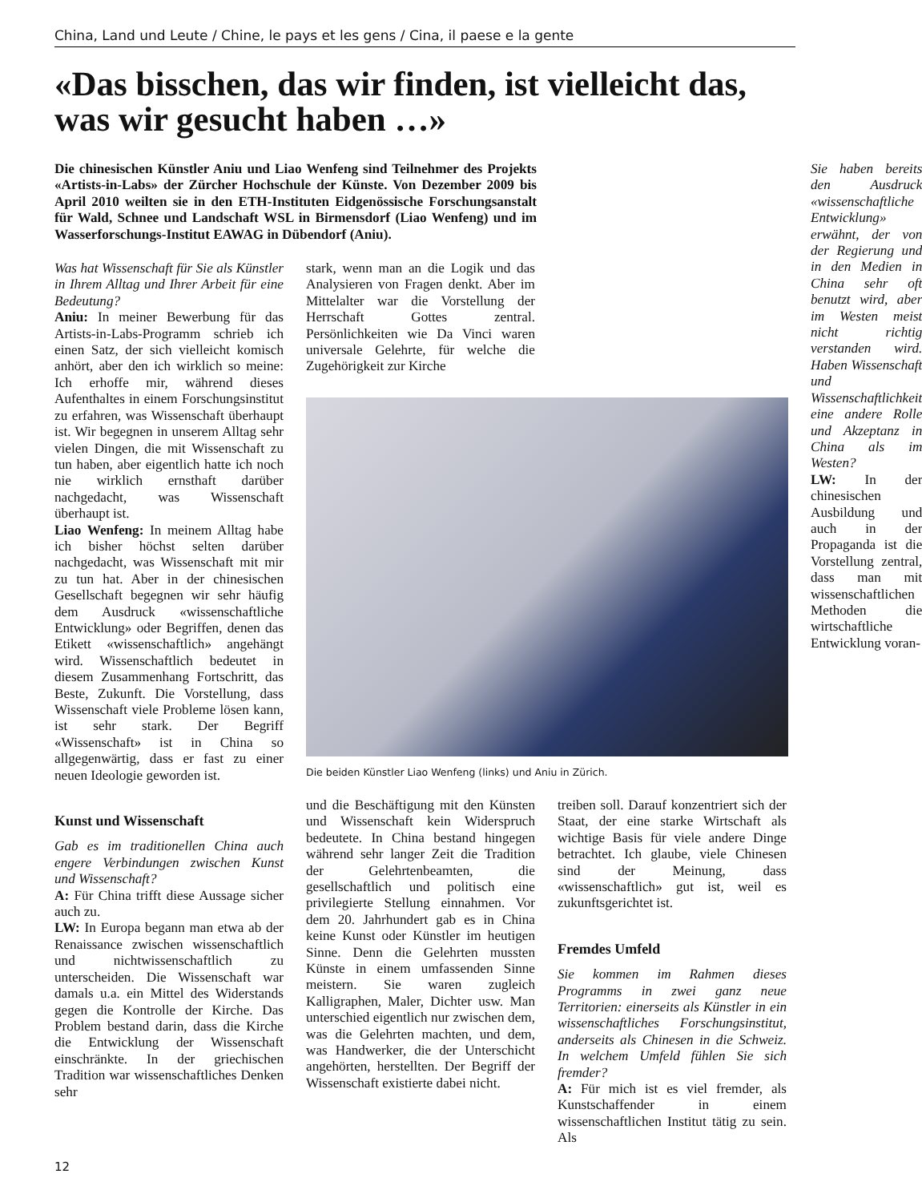China, Land und Leute / Chine, le pays et les gens / Cina, il paese e la gente
«Das bisschen, das wir finden, ist vielleicht das, was wir gesucht haben …»
Die chinesischen Künstler Aniu und Liao Wenfeng sind Teilnehmer des Projekts «Artists-in-Labs» der Zürcher Hochschule der Künste. Von Dezember 2009 bis April 2010 weilten sie in den ETH-Instituten Eidgenössische Forschungsanstalt für Wald, Schnee und Landschaft WSL in Birmensdorf (Liao Wenfeng) und im Wasserforschungs-Institut EAWAG in Dübendorf (Aniu).
Was hat Wissenschaft für Sie als Künstler in Ihrem Alltag und Ihrer Arbeit für eine Bedeutung?
Aniu: In meiner Bewerbung für das Artists-in-Labs-Programm schrieb ich einen Satz, der sich vielleicht komisch anhört, aber den ich wirklich so meine: Ich erhoffe mir, während dieses Aufenthaltes in einem Forschungsinstitut zu erfahren, was Wissenschaft überhaupt ist. Wir begegnen in unserem Alltag sehr vielen Dingen, die mit Wissenschaft zu tun haben, aber eigentlich hatte ich noch nie wirklich ernsthaft darüber nachgedacht, was Wissenschaft überhaupt ist.
Liao Wenfeng: In meinem Alltag habe ich bisher höchst selten darüber nachgedacht, was Wissenschaft mit mir zu tun hat. Aber in der chinesischen Gesellschaft begegnen wir sehr häufig dem Ausdruck «wissenschaftliche Entwicklung» oder Begriffen, denen das Etikett «wissenschaftlich» angehängt wird. Wissenschaftlich bedeutet in diesem Zusammenhang Fortschritt, das Beste, Zukunft. Die Vorstellung, dass Wissenschaft viele Probleme lösen kann, ist sehr stark. Der Begriff «Wissenschaft» ist in China so allgegenwärtig, dass er fast zu einer neuen Ideologie geworden ist.
Kunst und Wissenschaft
Gab es im traditionellen China auch engere Verbindungen zwischen Kunst und Wissenschaft?
A: Für China trifft diese Aussage sicher auch zu.
LW: In Europa begann man etwa ab der Renaissance zwischen wissenschaftlich und nichtwissenschaftlich zu unterscheiden. Die Wissenschaft war damals u.a. ein Mittel des Widerstands gegen die Kontrolle der Kirche. Das Problem bestand darin, dass die Kirche die Entwicklung der Wissenschaft einschränkte. In der griechischen Tradition war wissenschaftliches Denken sehr
stark, wenn man an die Logik und das Analysieren von Fragen denkt. Aber im Mittelalter war die Vorstellung der Herrschaft Gottes zentral. Persönlichkeiten wie Da Vinci waren universale Gelehrte, für welche die Zugehörigkeit zur Kirche
Die beiden Künstler Liao Wenfeng (links) und Aniu in Zürich.
und die Beschäftigung mit den Künsten und Wissenschaft kein Widerspruch bedeutete. In China bestand hingegen während sehr langer Zeit die Tradition der Gelehrtenbeamten, die gesellschaftlich und politisch eine privilegierte Stellung einnahmen. Vor dem 20. Jahrhundert gab es in China keine Kunst oder Künstler im heutigen Sinne. Denn die Gelehrten mussten Künste in einem umfassenden Sinne meistern. Sie waren zugleich Kalligraphen, Maler, Dichter usw. Man unterschied eigentlich nur zwischen dem, was die Gelehrten machten, und dem, was Handwerker, die der Unterschicht angehörten, herstellten. Der Begriff der Wissenschaft existierte dabei nicht.
treiben soll. Darauf konzentriert sich der Staat, der eine starke Wirtschaft als wichtige Basis für viele andere Dinge betrachtet. Ich glaube, viele Chinesen sind der Meinung, dass «wissenschaftlich» gut ist, weil es zukunftsgerichtet ist.
Fremdes Umfeld
Sie kommen im Rahmen dieses Programms in zwei ganz neue Territorien: einerseits als Künstler in ein wissenschaftliches Forschungsinstitut, anderseits als Chinesen in die Schweiz. In welchem Umfeld fühlen Sie sich fremder?
A: Für mich ist es viel fremder, als Kunstschaffender in einem wissenschaftlichen Institut tätig zu sein. Als
Sie haben bereits den Ausdruck «wissenschaftliche Entwicklung» erwähnt, der von der Regierung und in den Medien in China sehr oft benutzt wird, aber im Westen meist nicht richtig verstanden wird. Haben Wissenschaft und Wissenschaftlichkeit eine andere Rolle und Akzeptanz in China als im Westen?
LW: In der chinesischen Ausbildung und auch in der Propaganda ist die Vorstellung zentral, dass man mit wissenschaftlichen Methoden die wirtschaftliche Entwicklung voran-
12